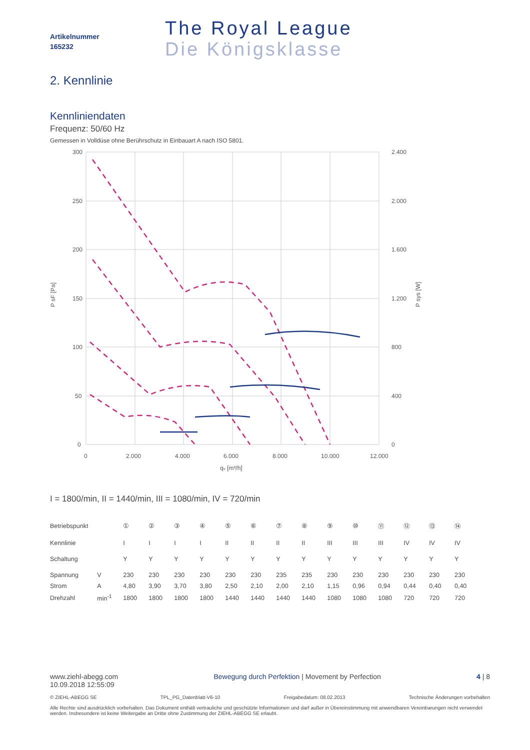Artikelnummer
165232
The Royal League
Die Königsklasse
2. Kennlinie
Kennliniendaten
Frequenz: 50/60 Hz
Gemessen in Volldüse ohne Berührschutz in Einbauart A nach ISO 5801.
300
250
200
150
100
50
0
2.400
2.000
1.600
1.200
800
400
0
0
2.000
4.000
6.000
8.000
10.000
12.000
qv [m³/h]
P sF [Pa]
P sys [W]
I = 1800/min, II = 1440/min, III = 1080/min, IV = 720/min
| Betriebspunkt | | ① | ② | ③ | ④ | ⑤ | ⑥ | ⑦ | ⑧ | ⑨ | ⑩ | ⑪ | ⑫ | ⑬ | ⑭ |
| Kennlinie | | I | I | I | I | II | II | II | II | III | III | III | IV | IV | IV |
| Schaltung | | Y | Y | Y | Y | Y | Y | Y | Y | Y | Y | Y | Y | Y | Y |
| Spannung | V | 230 | 230 | 230 | 230 | 230 | 230 | 235 | 235 | 230 | 230 | 230 | 230 | 230 | 230 |
| Strom | A | 4,80 | 3,90 | 3,70 | 3,80 | 2,50 | 2,10 | 2,00 | 2,10 | 1,15 | 0,96 | 0,94 | 0,44 | 0,40 | 0,40 |
| Drehzahl | min<sup>-1</sup> | 1800 | 1800 | 1800 | 1800 | 1440 | 1440 | 1440 | 1440 | 1080 | 1080 | 1080 | 720 | 720 | 720 |
www.ziehl-abegg.com
10.09.2018 12:55:09
Bewegung durch Perfektion | Movement by Perfection
4 | 8
© ZIEHL-ABEGG SE TPL_PG_Datenblatt-V6-10 Freigabedatum: 08.02.2013 Technische Änderungen vorbehalten
Alle Rechte sind ausdrücklich vorbehalten. Das Dokument enthält vertrauliche und geschützte Informationen und darf außer in Übereinstimmung mit anwendbaren Vereinbarungen nicht verwendet werden. Insbesondere ist keine Weitergabe an Dritte ohne Zustimmung der ZIEHL-ABEGG SE erlaubt.